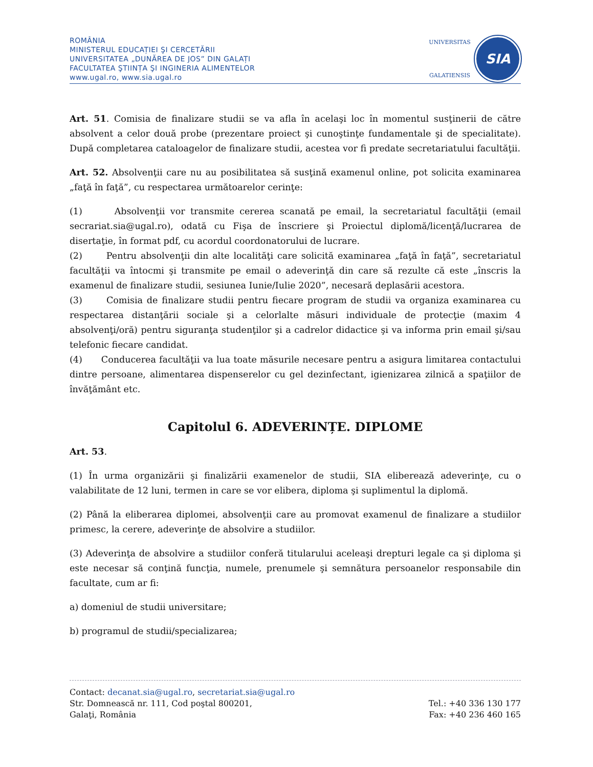ROMÂNIA
MINISTERUL EDUCAȚIEI ŞI CERCETĂRII
UNIVERSITATEA „DUNĂREA DE JOS” DIN GALAȚI
FACULTATEA ŞTIINȚA ŞI INGINERIA ALIMENTELOR
www.ugal.ro, www.sia.ugal.ro
UNIVERSITAS
GALATIENSIS
SIA
Art. 51. Comisia de finalizare studii se va afla în acelaşi loc în momentul susţinerii de către absolvent a celor două probe (prezentare proiect şi cunoştinţe fundamentale şi de specialitate). După completarea cataloagelor de finalizare studii, acestea vor fi predate secretariatului facultăţii.
Art. 52. Absolvenţii care nu au posibilitatea să susţină examenul online, pot solicita examinarea „faţă în faţă”, cu respectarea următoarelor cerinţe:
(1) Absolvenţii vor transmite cererea scanată pe email, la secretariatul facultăţii (email secrariat.sia@ugal.ro), odată cu Fişa de înscriere şi Proiectul diplomă/licenţă/lucrarea de disertaţie, în format pdf, cu acordul coordonatorului de lucrare.
(2) Pentru absolvenţii din alte localităţi care solicită examinarea „faţă în faţă”, secretariatul facultăţii va întocmi şi transmite pe email o adeverinţă din care să rezulte că este „înscris la examenul de finalizare studii, sesiunea Iunie/Iulie 2020”, necesară deplasării acestora.
(3) Comisia de finalizare studii pentru fiecare program de studii va organiza examinarea cu respectarea distanţării sociale şi a celorlalte măsuri individuale de protecţie (maxim 4 absolvenţi/oră) pentru siguranţa studenţilor şi a cadrelor didactice şi va informa prin email şi/sau telefonic fiecare candidat.
(4) Conducerea facultăţii va lua toate măsurile necesare pentru a asigura limitarea contactului dintre persoane, alimentarea dispenserelor cu gel dezinfectant, igienizarea zilnică a spaţiilor de învăţământ etc.
Capitolul 6. ADEVERINȚE. DIPLOME
Art. 53.
(1) În urma organizării şi finalizării examenelor de studii, SIA eliberează adeverinţe, cu o valabilitate de 12 luni, termen in care se vor elibera, diploma şi suplimentul la diplomă.
(2) Până la eliberarea diplomei, absolvenţii care au promovat examenul de finalizare a studiilor primesc, la cerere, adeverinţe de absolvire a studiilor.
(3) Adeverinţa de absolvire a studiilor conferă titularului aceleaşi drepturi legale ca şi diploma şi este necesar să conţină funcţia, numele, prenumele şi semnătura persoanelor responsabile din facultate, cum ar fi:
a) domeniul de studii universitare;
b) programul de studii/specializarea;
Contact: decanat.sia@ugal.ro, secretariat.sia@ugal.ro
Str. Domnească nr. 111, Cod poştal 800201, Tel.: +40 336 130 177
Galaţi, România Fax: +40 236 460 165